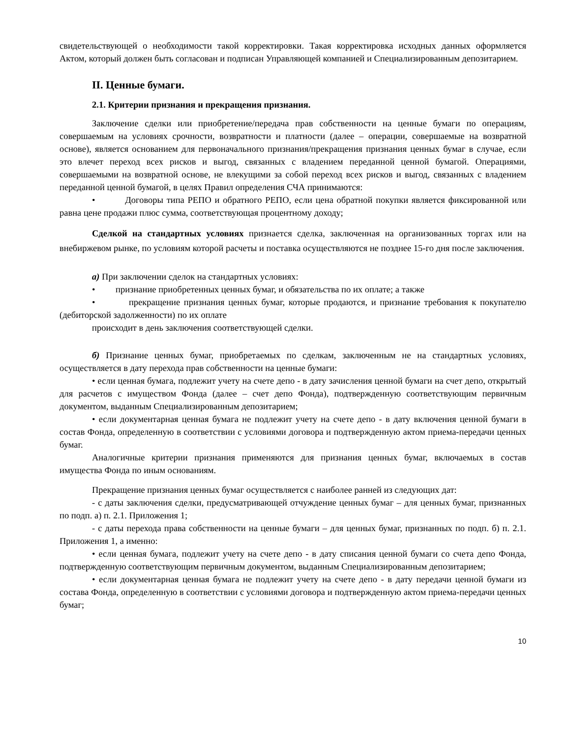свидетельствующей о необходимости такой корректировки. Такая корректировка исходных данных оформляется Актом, который должен быть согласован и подписан Управляющей компанией и Специализированным депозитарием.
II. Ценные бумаги.
2.1. Критерии признания и прекращения признания.
Заключение сделки или приобретение/передача прав собственности на ценные бумаги по операциям, совершаемым на условиях срочности, возвратности и платности (далее – операции, совершаемые на возвратной основе), является основанием для первоначального признания/прекращения признания ценных бумаг в случае, если это влечет переход всех рисков и выгод, связанных с владением переданной ценной бумагой. Операциями, совершаемыми на возвратной основе, не влекущими за собой переход всех рисков и выгод, связанных с владением переданной ценной бумагой, в целях Правил определения СЧА принимаются:
• Договоры типа РЕПО и обратного РЕПО, если цена обратной покупки является фиксированной или равна цене продажи плюс сумма, соответствующая процентному доходу;
Сделкой на стандартных условиях признается сделка, заключенная на организованных торгах или на внебиржевом рынке, по условиям которой расчеты и поставка осуществляются не позднее 15-го дня после заключения.
а) При заключении сделок на стандартных условиях:
• признание приобретенных ценных бумаг, и обязательства по их оплате; а также
• прекращение признания ценных бумаг, которые продаются, и признание требования к покупателю (дебиторской задолженности) по их оплате
происходит в день заключения соответствующей сделки.
б) Признание ценных бумаг, приобретаемых по сделкам, заключенным не на стандартных условиях, осуществляется в дату перехода прав собственности на ценные бумаги:
• если ценная бумага, подлежит учету на счете депо - в дату зачисления ценной бумаги на счет депо, открытый для расчетов с имуществом Фонда (далее – счет депо Фонда), подтвержденную соответствующим первичным документом, выданным Специализированным депозитарием;
• если документарная ценная бумага не подлежит учету на счете депо - в дату включения ценной бумаги в состав Фонда, определенную в соответствии с условиями договора и подтвержденную актом приема-передачи ценных бумаг.
Аналогичные критерии признания применяются для признания ценных бумаг, включаемых в состав имущества Фонда по иным основаниям.
Прекращение признания ценных бумаг осуществляется с наиболее ранней из следующих дат:
- с даты заключения сделки, предусматривающей отчуждение ценных бумаг – для ценных бумаг, признанных по подп. а) п. 2.1. Приложения 1;
- с даты перехода права собственности на ценные бумаги – для ценных бумаг, признанных по подп. б) п. 2.1. Приложения 1, а именно:
• если ценная бумага, подлежит учету на счете депо - в дату списания ценной бумаги со счета депо Фонда, подтвержденную соответствующим первичным документом, выданным Специализированным депозитарием;
• если документарная ценная бумага не подлежит учету на счете депо - в дату передачи ценной бумаги из состава Фонда, определенную в соответствии с условиями договора и подтвержденную актом приема-передачи ценных бумаг;
10